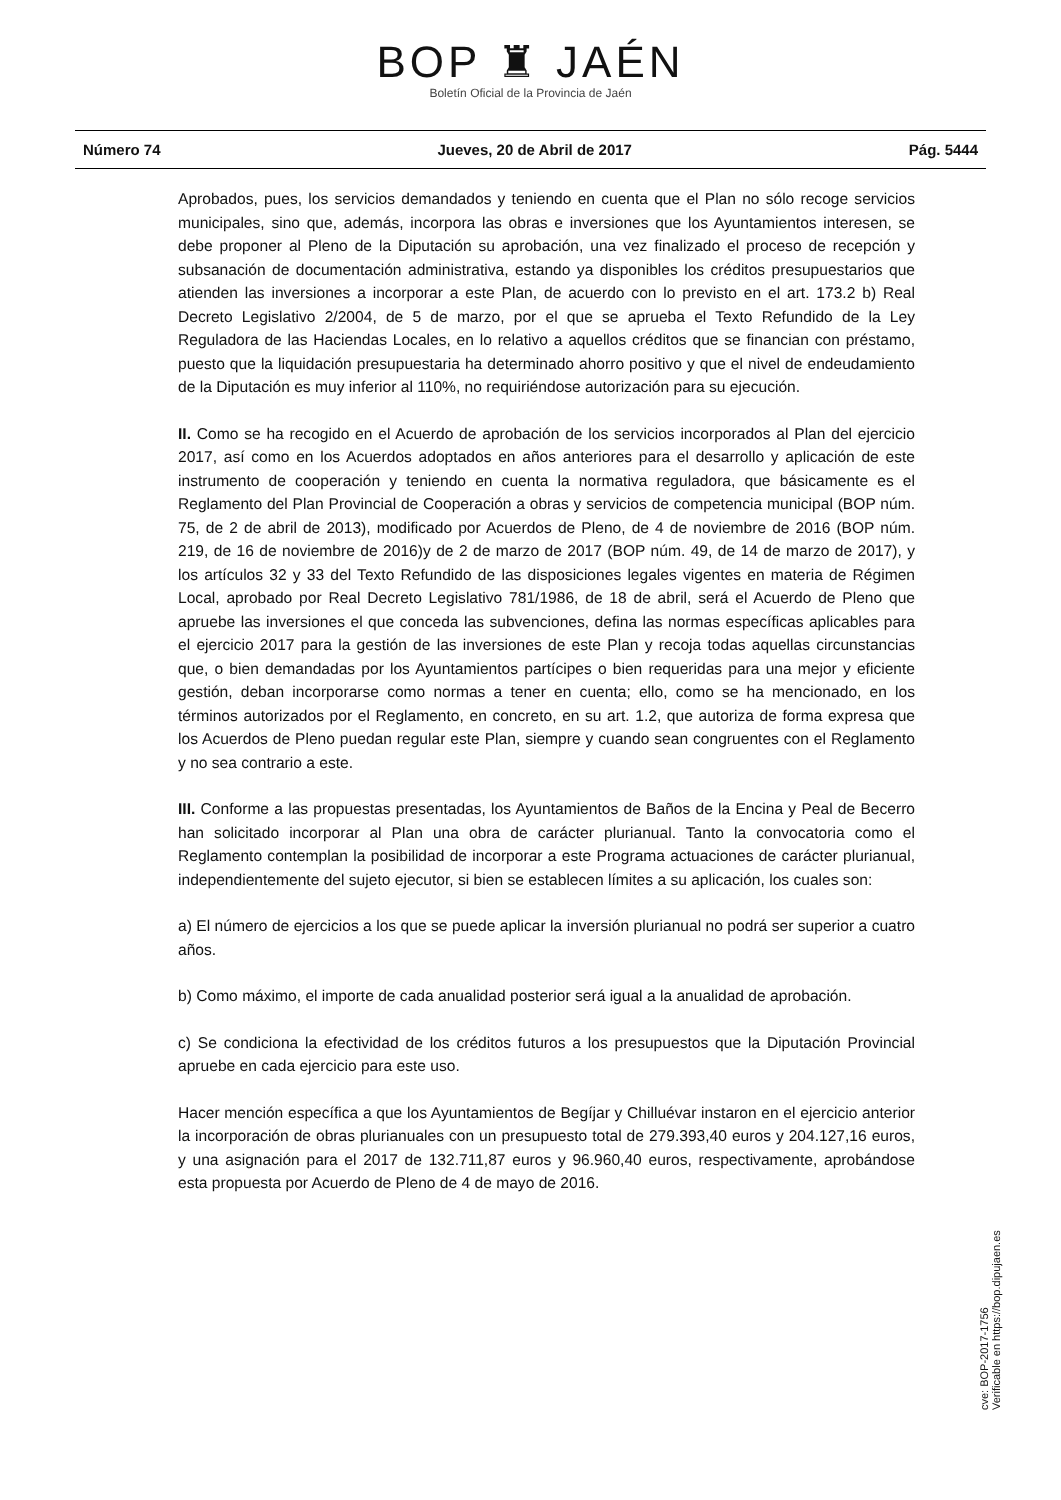BOP ♜ JAÉN
Boletín Oficial de la Provincia de Jaén
Número 74 Jueves, 20 de Abril de 2017 Pág. 5444
Aprobados, pues, los servicios demandados y teniendo en cuenta que el Plan no sólo recoge servicios municipales, sino que, además, incorpora las obras e inversiones que los Ayuntamientos interesen, se debe proponer al Pleno de la Diputación su aprobación, una vez finalizado el proceso de recepción y subsanación de documentación administrativa, estando ya disponibles los créditos presupuestarios que atienden las inversiones a incorporar a este Plan, de acuerdo con lo previsto en el art. 173.2 b) Real Decreto Legislativo 2/2004, de 5 de marzo, por el que se aprueba el Texto Refundido de la Ley Reguladora de las Haciendas Locales, en lo relativo a aquellos créditos que se financian con préstamo, puesto que la liquidación presupuestaria ha determinado ahorro positivo y que el nivel de endeudamiento de la Diputación es muy inferior al 110%, no requiriéndose autorización para su ejecución.
II. Como se ha recogido en el Acuerdo de aprobación de los servicios incorporados al Plan del ejercicio 2017, así como en los Acuerdos adoptados en años anteriores para el desarrollo y aplicación de este instrumento de cooperación y teniendo en cuenta la normativa reguladora, que básicamente es el Reglamento del Plan Provincial de Cooperación a obras y servicios de competencia municipal (BOP núm. 75, de 2 de abril de 2013), modificado por Acuerdos de Pleno, de 4 de noviembre de 2016 (BOP núm. 219, de 16 de noviembre de 2016)y de 2 de marzo de 2017 (BOP núm. 49, de 14 de marzo de 2017), y los artículos 32 y 33 del Texto Refundido de las disposiciones legales vigentes en materia de Régimen Local, aprobado por Real Decreto Legislativo 781/1986, de 18 de abril, será el Acuerdo de Pleno que apruebe las inversiones el que conceda las subvenciones, defina las normas específicas aplicables para el ejercicio 2017 para la gestión de las inversiones de este Plan y recoja todas aquellas circunstancias que, o bien demandadas por los Ayuntamientos partícipes o bien requeridas para una mejor y eficiente gestión, deban incorporarse como normas a tener en cuenta; ello, como se ha mencionado, en los términos autorizados por el Reglamento, en concreto, en su art. 1.2, que autoriza de forma expresa que los Acuerdos de Pleno puedan regular este Plan, siempre y cuando sean congruentes con el Reglamento y no sea contrario a este.
III. Conforme a las propuestas presentadas, los Ayuntamientos de Baños de la Encina y Peal de Becerro han solicitado incorporar al Plan una obra de carácter plurianual. Tanto la convocatoria como el Reglamento contemplan la posibilidad de incorporar a este Programa actuaciones de carácter plurianual, independientemente del sujeto ejecutor, si bien se establecen límites a su aplicación, los cuales son:
a) El número de ejercicios a los que se puede aplicar la inversión plurianual no podrá ser superior a cuatro años.
b) Como máximo, el importe de cada anualidad posterior será igual a la anualidad de aprobación.
c) Se condiciona la efectividad de los créditos futuros a los presupuestos que la Diputación Provincial apruebe en cada ejercicio para este uso.
Hacer mención específica a que los Ayuntamientos de Begíjar y Chilluévar instaron en el ejercicio anterior la incorporación de obras plurianuales con un presupuesto total de 279.393,40 euros y 204.127,16 euros, y una asignación para el 2017 de 132.711,87 euros y 96.960,40 euros, respectivamente, aprobándose esta propuesta por Acuerdo de Pleno de 4 de mayo de 2016.
cve: BOP-2017-1756
Verificable en https://bop.dipujaen.es